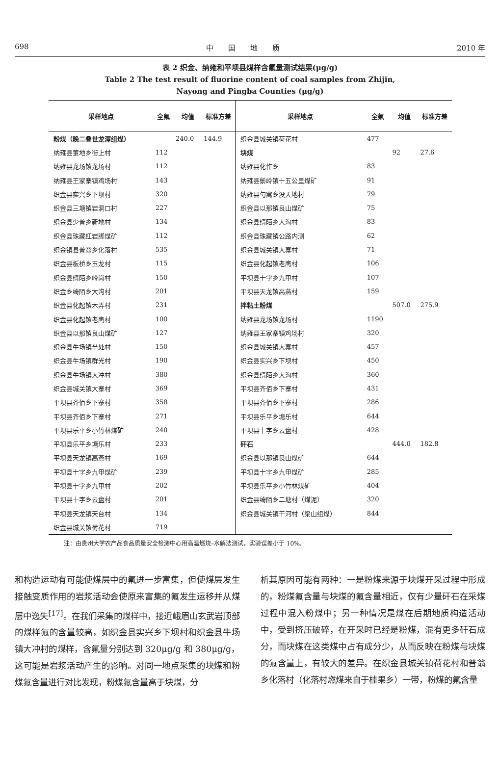698 中　　国　　地　　质 2010 年
表 2 织金、纳雍和平坝县煤样含氟量测试结果(μg/g)
Table 2 The test result of fluorine content of coal samples from Zhijin,
Nayong and Pingba Counties (μg/g)
| 采样地点 | 全氟 | 均值 | 标准方差 | 采样地点 | 全氟 | 均值 | 标准方差 |
| --- | --- | --- | --- | --- | --- | --- | --- |
| 粉煤（晚二叠世龙潭组煤） | | 240.0 | 144.9 | 织金县城关镇荷花村 | 477 | | |
| 纳雍县董地乡街上村 | 112 | | | 块煤 | | 92 | 27.6 |
| 纳雍县龙场镇龙场村 | 112 | | | 纳雍县化作乡 | 83 | | |
| 纳雍县王家寨镇鸡场村 | 143 | | | 纳雍县鬃岭镇十五公里煤矿 | 91 | | |
| 织金县实兴乡下坝村 | 320 | | | 纳雍县勺窝乡没天地村 | 79 | | |
| 织金县三塘镇岩洞口村 | 227 | | | 织金县以那镇良山煤矿 | 75 | | |
| 织金县少普乡新地村 | 134 | | | 织金县绮陌乡大沟村 | 83 | | |
| 织金县珠藏红岩脚煤矿 | 112 | | | 织金县珠藏镇公路内测 | 62 | | |
| 织金镇县普翁乡化落村 | 535 | | | 织金县城关镇大寨村 | 71 | | |
| 织金县板桥乡玉龙村 | 115 | | | 织金县化起镇老鹰村 | 106 | | |
| 织金县绮陌乡岭岗村 | 150 | | | 平坝县十字乡九甲村 | 107 | | |
| 织金乡绮陌乡大沟村 | 201 | | | 平坝县天龙镇高燕村 | 159 | | |
| 织金县化起镇木弄村 | 231 | | | 拌粘土粉煤 | | 507.0 | 275.9 |
| 织金县化起镇老鹰村 | 100 | | | 纳雍县龙场镇龙场村 | 1190 | | |
| 织金县以那镇良山煤矿 | 127 | | | 纳雍县王家寨镇鸡场村 | 320 | | |
| 织金县牛场镇半处村 | 150 | | | 织金县城关镇大寨村 | 457 | | |
| 织金县牛场镇群光村 | 190 | | | 织金县实兴乡下坝村 | 450 | | |
| 织金县牛场镇大冲村 | 380 | | | 织金县绮陌乡大沟村 | 360 | | |
| 织金县城关镇大寨村 | 369 | | | 平坝县齐佰乡下寨村 | 431 | | |
| 平坝县齐佰乡下寨村 | 358 | | | 平坝县齐佰乡下寨村 | 286 | | |
| 平坝县齐佰乡下寨村 | 271 | | | 平坝县乐平乡塘乐村 | 644 | | |
| 平坝县乐平乡小竹林煤矿 | 240 | | | 平坝县十字乡云盘村 | 428 | | |
| 平坝县乐平乡塘乐村 | 233 | | | 矸石 | | 444.0 | 182.8 |
| 平坝县天龙镇高燕村 | 169 | | | 织金县以那镇良山煤矿 | 644 | | |
| 平坝县十字乡九甲煤矿 | 239 | | | 平坝县十字乡九甲煤矿 | 285 | | |
| 平坝县十字乡九甲村 | 202 | | | 平坝县乐平乡小竹林煤矿 | 404 | | |
| 平坝县十字乡云盘村 | 201 | | | 织金县绮陌乡二塘村（煤泥） | 320 | | |
| 平坝县天龙镇天台村 | 134 | | | 织金县城关镇干河村（梁山组煤） | 844 | | |
| 织金县城关镇荷花村 | 719 | | | | | | |
注：由贵州大学农产品食品质量安全检测中心用高温燃烧–水解法测试，实验误差小于 10%。
和构造运动有可能使煤层中的氟进一步富集，但使煤层发生接触变质作用的岩浆活动会使原来富集的氟发生运移并从煤层中逸失<sup>[17]</sup>。在我们采集的煤样中，接近峨眉山玄武岩顶部的煤样氟的含量较高，如织金县实兴乡下坝村和织金县牛场镇大冲村的煤样，含氟量分别达到 320μg/g 和 380μg/g，这可能是岩浆活动产生的影响。对同一地点采集的块煤和粉煤氟含量进行对比发现，粉煤氟含量高于块煤，分
析其原因可能有两种：一是粉煤来源于块煤开采过程中形成的，粉煤氟含量与块煤的氟含量相近，仅有少量矸石在采煤过程中混入粉煤中；另一种情况是煤在后期地质构造活动中，受到挤压破碎，在开采时已经是粉煤，混有更多矸石成分，而块煤在这类煤中占有成分少，从而反映在粉煤与块煤的氟含量上，有较大的差异。在织金县城关镇荷花村和普翁乡化落村（化落村燃煤来自于桂果乡）一带，粉煤的氟含量